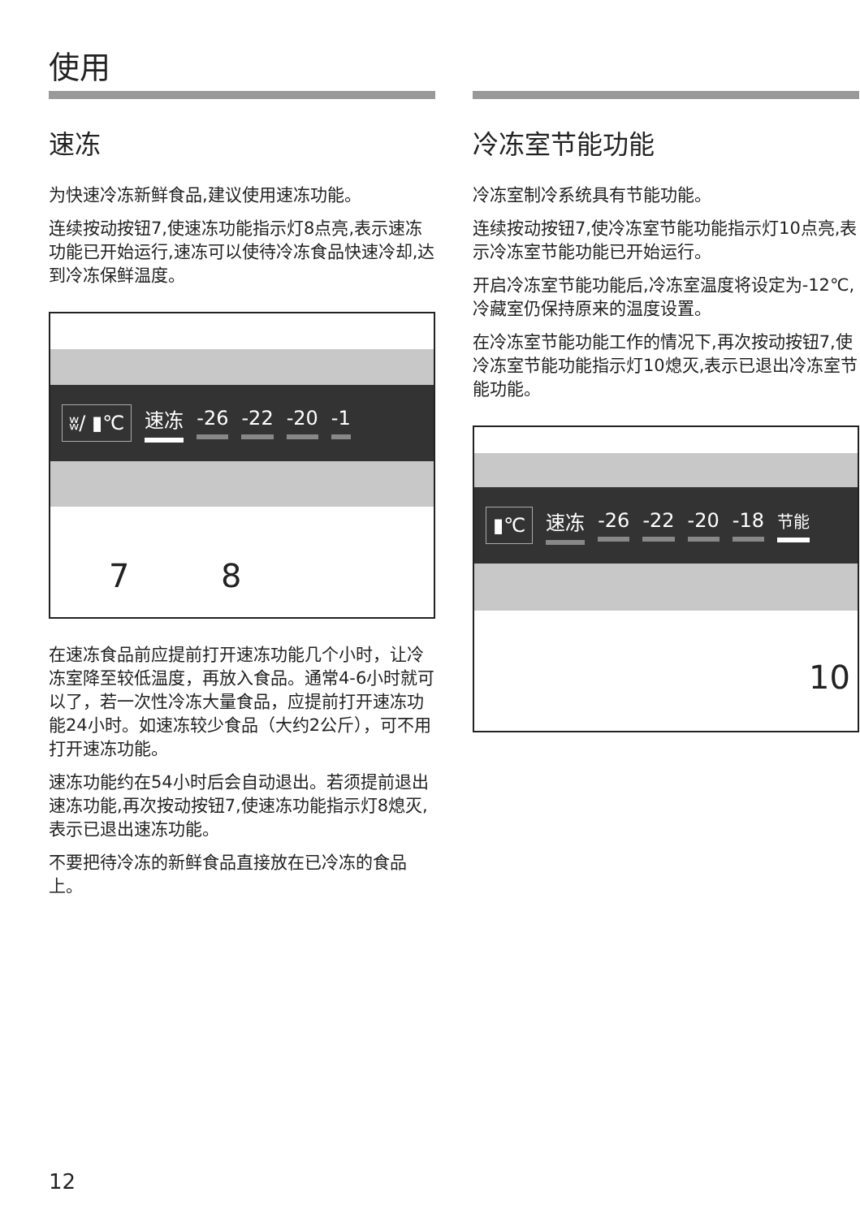使用
速冻
为快速冷冻新鲜食品,建议使用速冻功能。
连续按动按钮7,使速冻功能指示灯8点亮,表示速冻功能已开始运行,速冻可以使待冷冻食品快速冷却,达到冷冻保鲜温度。
ʬ/ ▮℃ 速冻 -26 -22 -20 -1
7 8
在速冻食品前应提前打开速冻功能几个小时，让冷冻室降至较低温度，再放入食品。通常4-6小时就可以了，若一次性冷冻大量食品，应提前打开速冻功能24小时。如速冻较少食品（大约2公斤），可不用打开速冻功能。
速冻功能约在54小时后会自动退出。若须提前退出速冻功能,再次按动按钮7,使速冻功能指示灯8熄灭,表示已退出速冻功能。
不要把待冷冻的新鲜食品直接放在已冷冻的食品上。
冷冻室节能功能
冷冻室制冷系统具有节能功能。
连续按动按钮7,使冷冻室节能功能指示灯10点亮,表示冷冻室节能功能已开始运行。
开启冷冻室节能功能后,冷冻室温度将设定为-12℃,冷藏室仍保持原来的温度设置。
在冷冻室节能功能工作的情况下,再次按动按钮7,使冷冻室节能功能指示灯10熄灭,表示已退出冷冻室节能功能。
▮℃ 速冻 -26 -22 -20 -18 节能
10
12